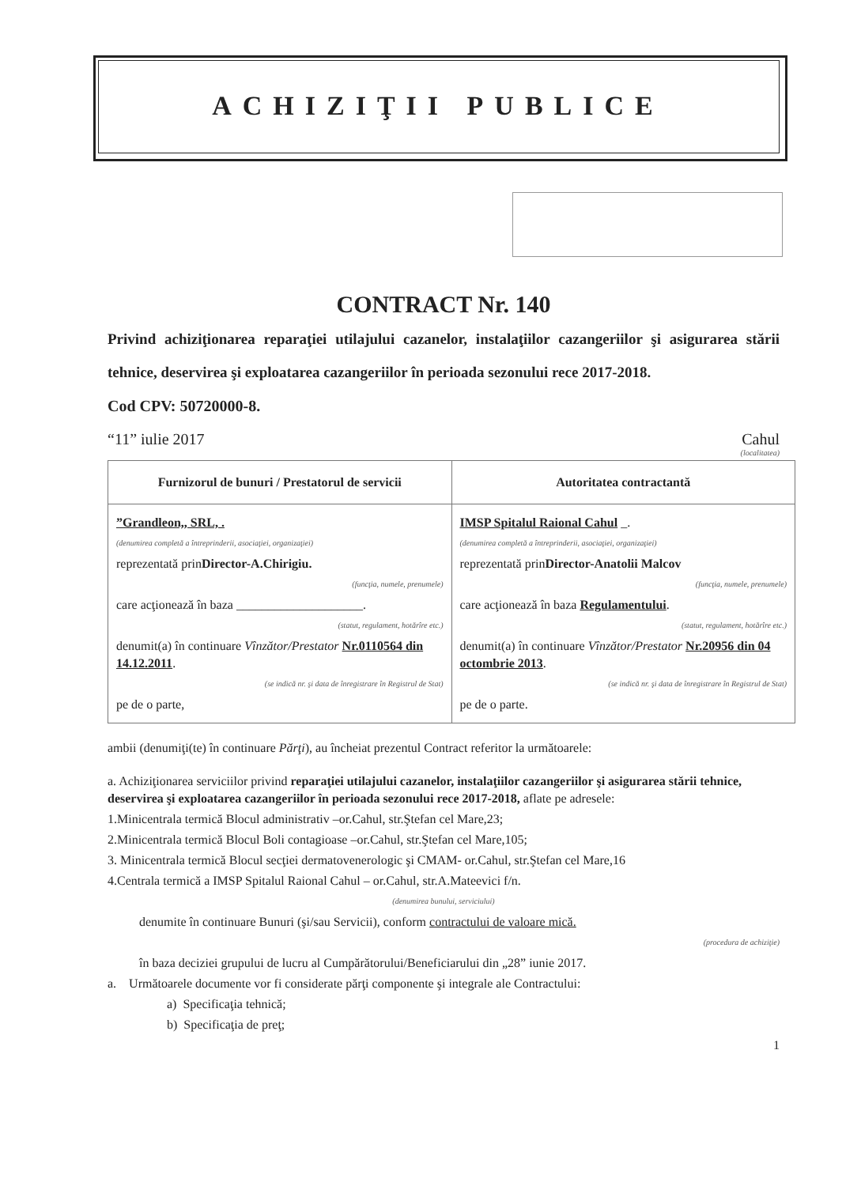ACHIZIŢII PUBLICE
CONTRACT Nr. 140
Privind achiziţionarea reparaţiei utilajului cazanelor, instalaţiilor cazangeriilor şi asigurarea stării tehnice, deservirea şi exploatarea cazangeriilor în perioada sezonului rece 2017-2018.
Cod CPV: 50720000-8.
“11” iulie 2017 Cahul
(localitatea)
| Furnizorul de bunuri / Prestatorul de servicii | Autoritatea contractantă |
| --- | --- |
| ”Grandleon,, SRL, . (denumirea completă a întreprinderii, asociaţiei, organizaţiei) reprezentată prin Director-A.Chirigiu. (funcţia, numele, prenumele) care acţionează în baza ____________________. (statut, regulament, hotărîre etc.) denumit(a) în continuare Vînzător/Prestator Nr.0110564 din 14.12.2011 . (se indică nr. şi data de înregistrare în Registrul de Stat) pe de o parte, | IMSP Spitalul Raional Cahul _. (denumirea completă a întreprinderii, asociaţiei, organizaţiei) reprezentată prin Director-Anatolii Malcov (funcţia, numele, prenumele) care acţionează în baza Regulamentului . (statut, regulament, hotărîre etc.) denumit(a) în continuare Vînzător/Prestator Nr.20956 din 04 octombrie 2013 . (se indică nr. şi data de înregistrare în Registrul de Stat) pe de o parte. |
ambii (denumiţi(te) în continuare Părţi), au încheiat prezentul Contract referitor la următoarele:
a. Achiziţionarea serviciilor privind reparaţiei utilajului cazanelor, instalaţiilor cazangeriilor şi asigurarea stării tehnice, deservirea şi exploatarea cazangeriilor în perioada sezonului rece 2017-2018, aflate pe adresele:
1.Minicentrala termică Blocul administrativ –or.Cahul, str.Ştefan cel Mare,23;
2.Minicentrala termică Blocul Boli contagioase –or.Cahul, str.Ştefan cel Mare,105;
3. Minicentrala termică Blocul secţiei dermatovenerologic şi CMAM- or.Cahul, str.Ştefan cel Mare,16
4.Centrala termică a IMSP Spitalul Raional Cahul – or.Cahul, str.A.Mateevici f/n.
(denumirea bunului, serviciului)
denumite în continuare Bunuri (şi/sau Servicii), conform contractului de valoare mică.
(procedura de achiziţie)
în baza deciziei grupului de lucru al Cumpărătorului/Beneficiarului din „28” iunie 2017.
a. Următoarele documente vor fi considerate părţi componente şi integrale ale Contractului:
a) Specificaţia tehnică;
b) Specificaţia de preţ;
1